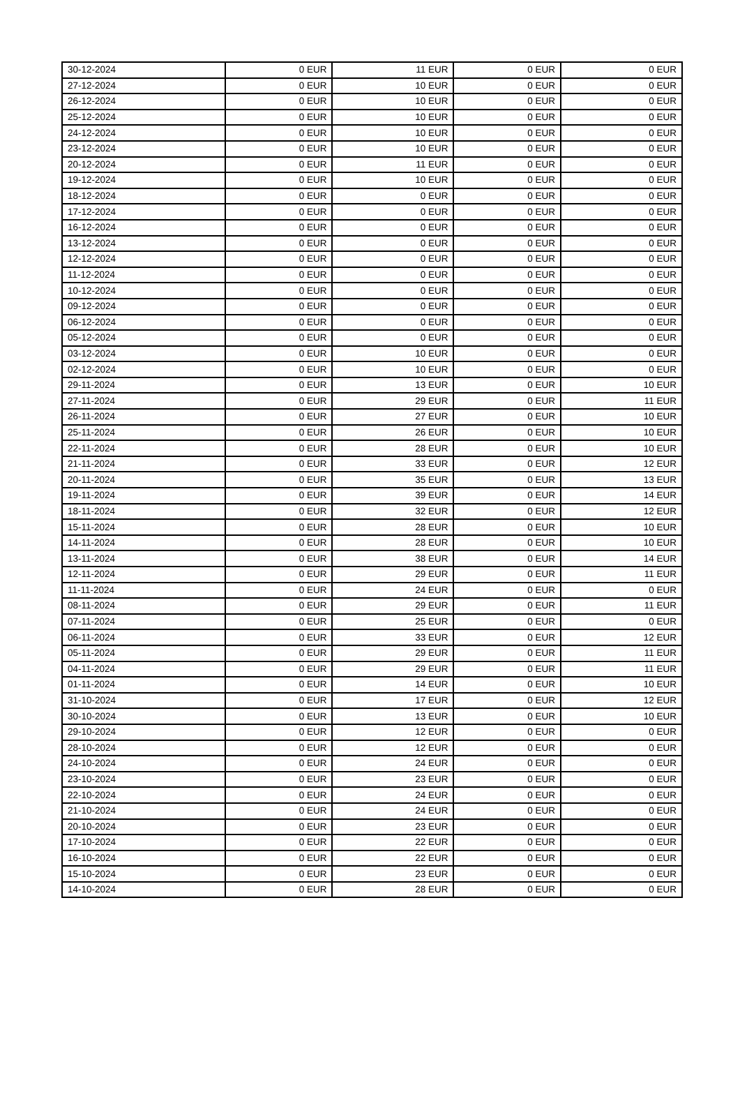| 30-12-2024 | 0 EUR | 11 EUR | 0 EUR | 0 EUR |
| 27-12-2024 | 0 EUR | 10 EUR | 0 EUR | 0 EUR |
| 26-12-2024 | 0 EUR | 10 EUR | 0 EUR | 0 EUR |
| 25-12-2024 | 0 EUR | 10 EUR | 0 EUR | 0 EUR |
| 24-12-2024 | 0 EUR | 10 EUR | 0 EUR | 0 EUR |
| 23-12-2024 | 0 EUR | 10 EUR | 0 EUR | 0 EUR |
| 20-12-2024 | 0 EUR | 11 EUR | 0 EUR | 0 EUR |
| 19-12-2024 | 0 EUR | 10 EUR | 0 EUR | 0 EUR |
| 18-12-2024 | 0 EUR | 0 EUR | 0 EUR | 0 EUR |
| 17-12-2024 | 0 EUR | 0 EUR | 0 EUR | 0 EUR |
| 16-12-2024 | 0 EUR | 0 EUR | 0 EUR | 0 EUR |
| 13-12-2024 | 0 EUR | 0 EUR | 0 EUR | 0 EUR |
| 12-12-2024 | 0 EUR | 0 EUR | 0 EUR | 0 EUR |
| 11-12-2024 | 0 EUR | 0 EUR | 0 EUR | 0 EUR |
| 10-12-2024 | 0 EUR | 0 EUR | 0 EUR | 0 EUR |
| 09-12-2024 | 0 EUR | 0 EUR | 0 EUR | 0 EUR |
| 06-12-2024 | 0 EUR | 0 EUR | 0 EUR | 0 EUR |
| 05-12-2024 | 0 EUR | 0 EUR | 0 EUR | 0 EUR |
| 03-12-2024 | 0 EUR | 10 EUR | 0 EUR | 0 EUR |
| 02-12-2024 | 0 EUR | 10 EUR | 0 EUR | 0 EUR |
| 29-11-2024 | 0 EUR | 13 EUR | 0 EUR | 10 EUR |
| 27-11-2024 | 0 EUR | 29 EUR | 0 EUR | 11 EUR |
| 26-11-2024 | 0 EUR | 27 EUR | 0 EUR | 10 EUR |
| 25-11-2024 | 0 EUR | 26 EUR | 0 EUR | 10 EUR |
| 22-11-2024 | 0 EUR | 28 EUR | 0 EUR | 10 EUR |
| 21-11-2024 | 0 EUR | 33 EUR | 0 EUR | 12 EUR |
| 20-11-2024 | 0 EUR | 35 EUR | 0 EUR | 13 EUR |
| 19-11-2024 | 0 EUR | 39 EUR | 0 EUR | 14 EUR |
| 18-11-2024 | 0 EUR | 32 EUR | 0 EUR | 12 EUR |
| 15-11-2024 | 0 EUR | 28 EUR | 0 EUR | 10 EUR |
| 14-11-2024 | 0 EUR | 28 EUR | 0 EUR | 10 EUR |
| 13-11-2024 | 0 EUR | 38 EUR | 0 EUR | 14 EUR |
| 12-11-2024 | 0 EUR | 29 EUR | 0 EUR | 11 EUR |
| 11-11-2024 | 0 EUR | 24 EUR | 0 EUR | 0 EUR |
| 08-11-2024 | 0 EUR | 29 EUR | 0 EUR | 11 EUR |
| 07-11-2024 | 0 EUR | 25 EUR | 0 EUR | 0 EUR |
| 06-11-2024 | 0 EUR | 33 EUR | 0 EUR | 12 EUR |
| 05-11-2024 | 0 EUR | 29 EUR | 0 EUR | 11 EUR |
| 04-11-2024 | 0 EUR | 29 EUR | 0 EUR | 11 EUR |
| 01-11-2024 | 0 EUR | 14 EUR | 0 EUR | 10 EUR |
| 31-10-2024 | 0 EUR | 17 EUR | 0 EUR | 12 EUR |
| 30-10-2024 | 0 EUR | 13 EUR | 0 EUR | 10 EUR |
| 29-10-2024 | 0 EUR | 12 EUR | 0 EUR | 0 EUR |
| 28-10-2024 | 0 EUR | 12 EUR | 0 EUR | 0 EUR |
| 24-10-2024 | 0 EUR | 24 EUR | 0 EUR | 0 EUR |
| 23-10-2024 | 0 EUR | 23 EUR | 0 EUR | 0 EUR |
| 22-10-2024 | 0 EUR | 24 EUR | 0 EUR | 0 EUR |
| 21-10-2024 | 0 EUR | 24 EUR | 0 EUR | 0 EUR |
| 20-10-2024 | 0 EUR | 23 EUR | 0 EUR | 0 EUR |
| 17-10-2024 | 0 EUR | 22 EUR | 0 EUR | 0 EUR |
| 16-10-2024 | 0 EUR | 22 EUR | 0 EUR | 0 EUR |
| 15-10-2024 | 0 EUR | 23 EUR | 0 EUR | 0 EUR |
| 14-10-2024 | 0 EUR | 28 EUR | 0 EUR | 0 EUR |